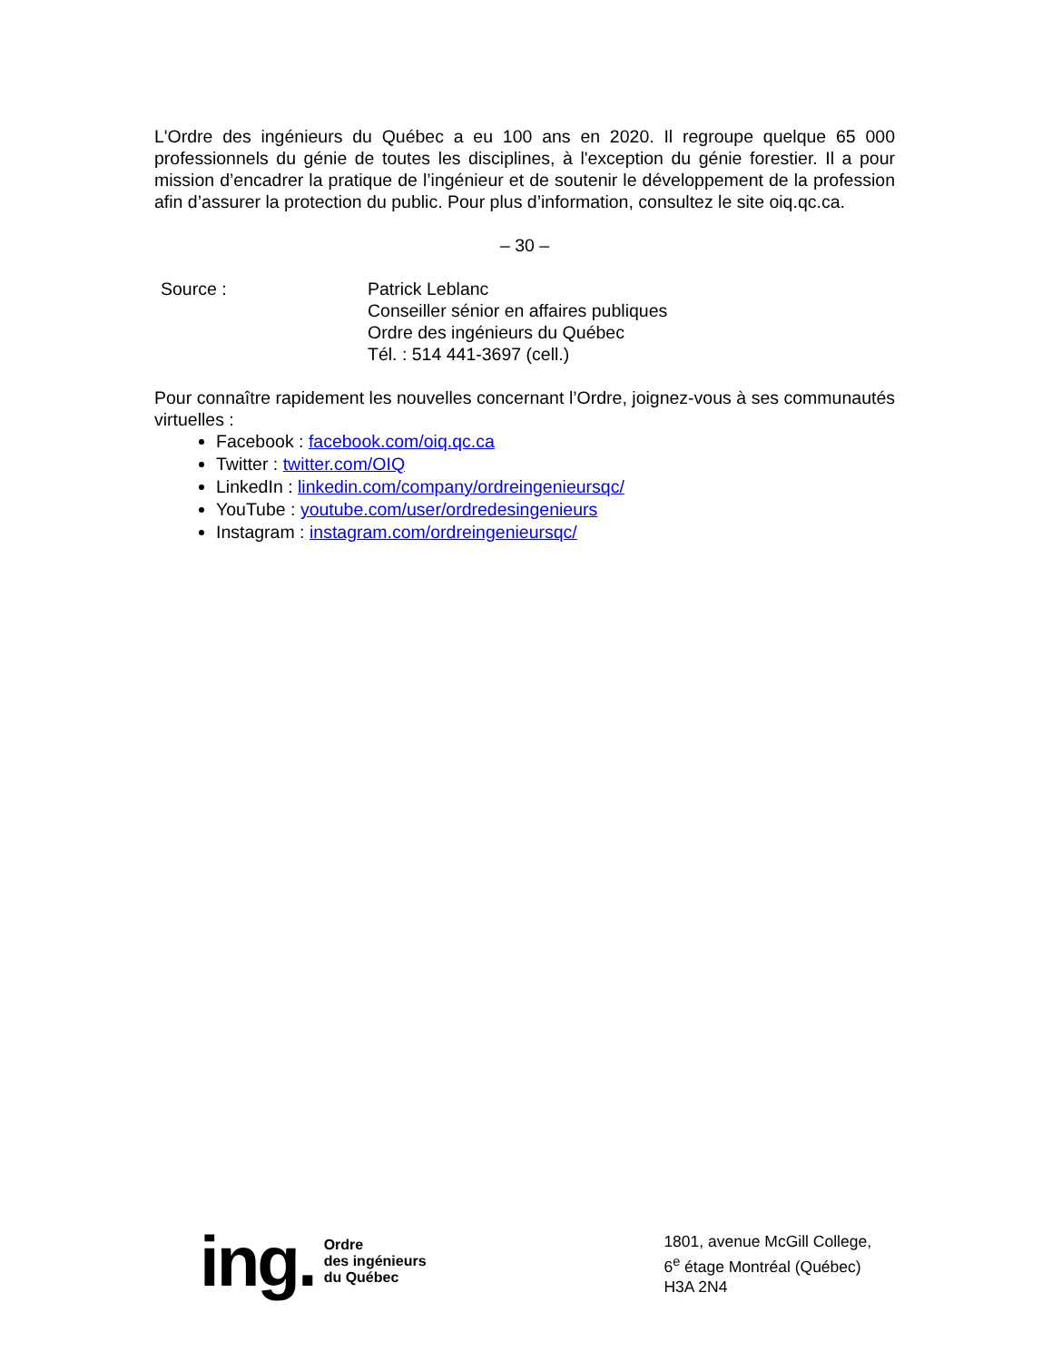L'Ordre des ingénieurs du Québec a eu 100 ans en 2020. Il regroupe quelque 65 000 professionnels du génie de toutes les disciplines, à l'exception du génie forestier. Il a pour mission d’encadrer la pratique de l’ingénieur et de soutenir le développement de la profession afin d’assurer la protection du public. Pour plus d’information, consultez le site oiq.qc.ca.
– 30 –
Source : Patrick Leblanc
Conseiller sénior en affaires publiques
Ordre des ingénieurs du Québec
Tél. : 514 441-3697 (cell.)
Pour connaître rapidement les nouvelles concernant l’Ordre, joignez-vous à ses communautés virtuelles :
Facebook : facebook.com/oiq.qc.ca
Twitter : twitter.com/OIQ
LinkedIn : linkedin.com/company/ordreingenieursqc/
YouTube : youtube.com/user/ordredesingenieurs
Instagram : instagram.com/ordreingenieursqc/
ing. Ordre
des ingénieurs
du Québec
1801, avenue McGill College,
6<sup>e</sup> étage Montréal (Québec)
H3A 2N4